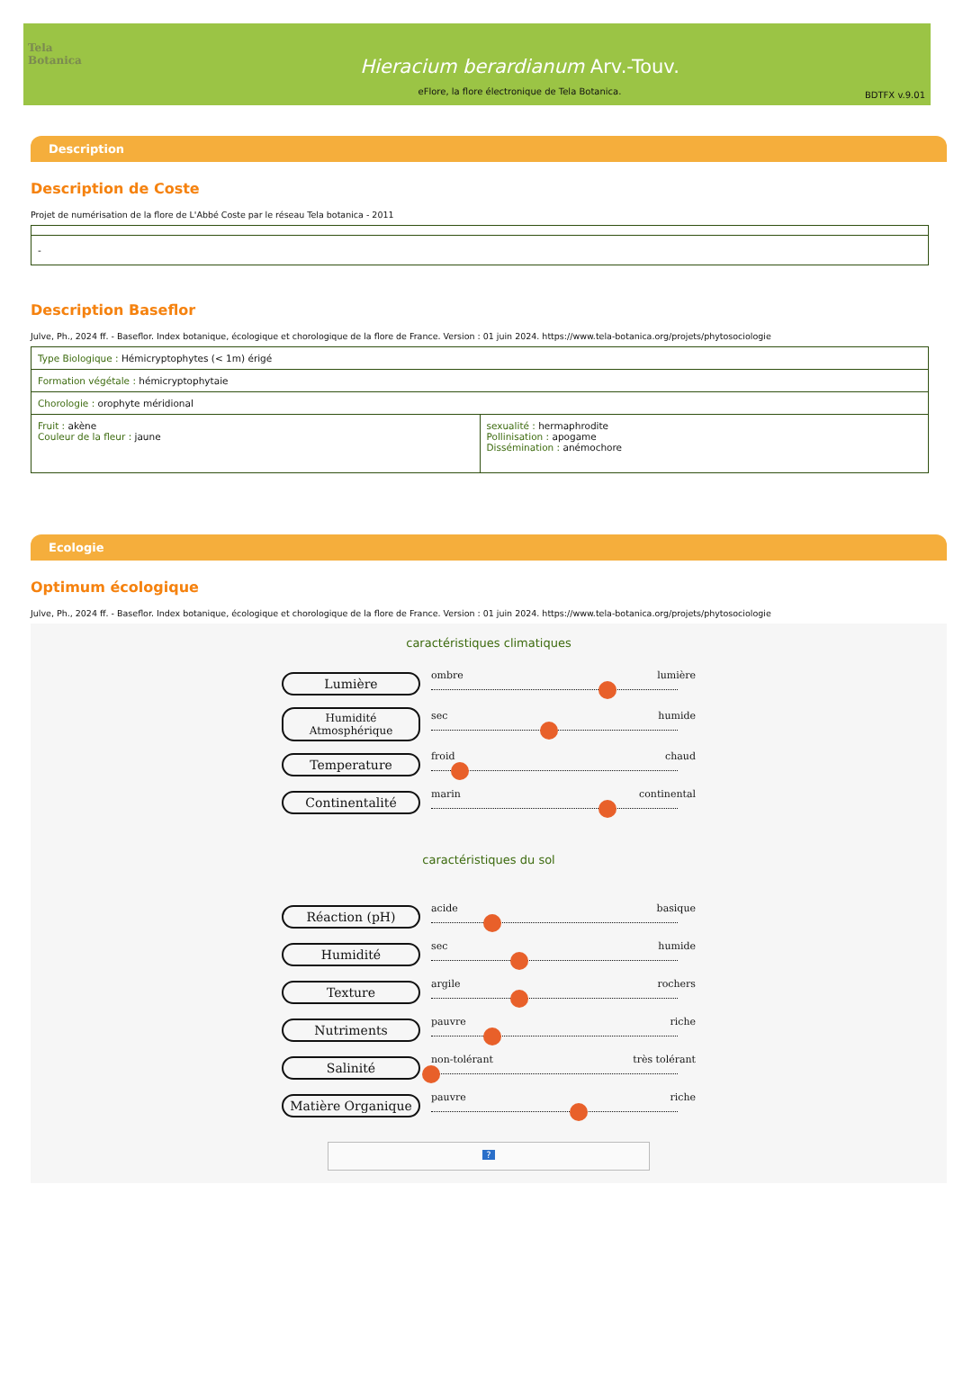Tela Botanica
Hieracium berardianum Arv.-Touv.
eFlore, la flore électronique de Tela Botanica.
BDTFX v.9.01
Description
Description de Coste
Projet de numérisation de la flore de L'Abbé Coste par le réseau Tela botanica - 2011
| - |
Description Baseflor
Julve, Ph., 2024 ff. - Baseflor. Index botanique, écologique et chorologique de la flore de France. Version : 01 juin 2024. https://www.tela-botanica.org/projets/phytosociologie
| Type Biologique : Hémicryptophytes (< 1m) érigé | |
| Formation végétale : hémicryptophytaie | |
| Chorologie : orophyte méridional | |
| Fruit : akène Couleur de la fleur : jaune | sexualité : hermaphrodite Pollinisation : apogame Dissémination : anémochore |
Ecologie
Optimum écologique
Julve, Ph., 2024 ff. - Baseflor. Index botanique, écologique et chorologique de la flore de France. Version : 01 juin 2024. https://www.tela-botanica.org/projets/phytosociologie
caractéristiques climatiques
Lumière
ombre lumière
Humidité Atmosphérique
sec humide
Temperature
froid chaud
Continentalité
marin continental
caractéristiques du sol
Réaction (pH)
acide basique
Humidité
sec humide
Texture
argile rochers
Nutriments
pauvre riche
Salinité
non-tolérant très tolérant
Matière Organique
pauvre riche
?